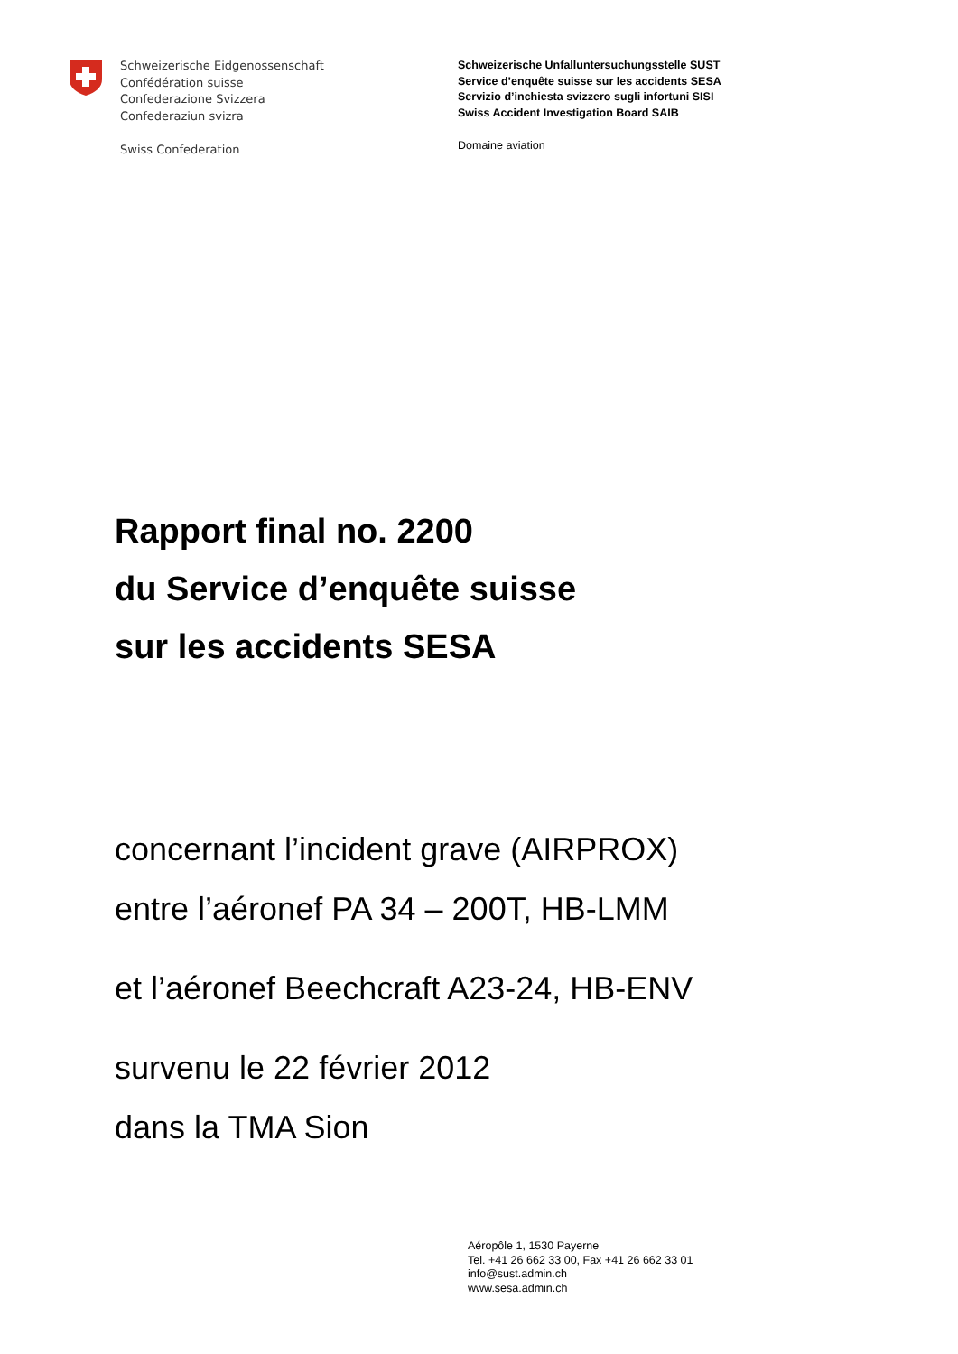Schweizerische Eidgenossenschaft
Confédération suisse
Confederazione Svizzera
Confederaziun svizra
Swiss Confederation
Schweizerische Unfalluntersuchungsstelle SUST
Service d’enquête suisse sur les accidents SESA
Servizio d’inchiesta svizzero sugli infortuni SISI
Swiss Accident Investigation Board SAIB
Domaine aviation
Rapport final no. 2200
du Service d’enquête suisse
sur les accidents SESA
concernant l’incident grave (AIRPROX)
entre l’aéronef PA 34 – 200T, HB-LMM
et l’aéronef Beechcraft A23-24, HB-ENV
survenu le 22 février 2012
dans la TMA Sion
Aéropôle 1, 1530 Payerne
Tel. +41 26 662 33 00, Fax +41 26 662 33 01
info@sust.admin.ch
www.sesa.admin.ch